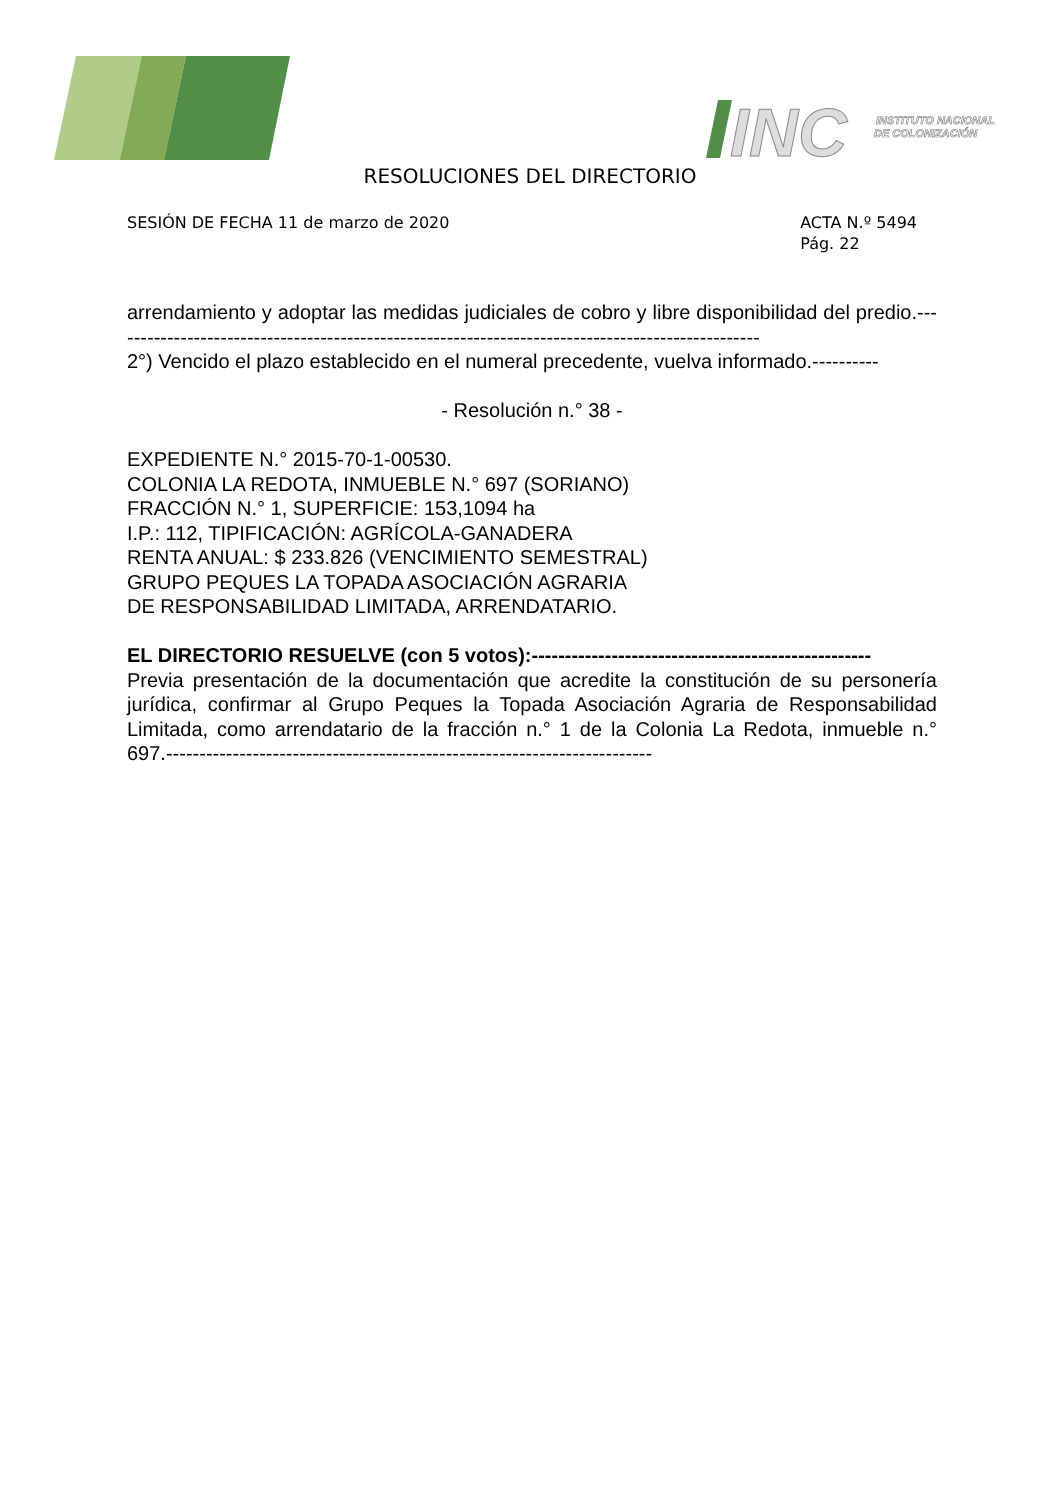INC
INSTITUTO NACIONAL
DE COLONIZACIÓN
RESOLUCIONES DEL DIRECTORIO
SESIÓN DE FECHA 11 de marzo de 2020
ACTA N.º 5494
Pág. 22
arrendamiento y adoptar las medidas judiciales de cobro y libre disponibilidad del predio.--------------------------------------------------------------------------------------------------
2°) Vencido el plazo establecido en el numeral precedente, vuelva informado.----------
- Resolución n.° 38 -
EXPEDIENTE N.° 2015-70-1-00530.
COLONIA LA REDOTA, INMUEBLE N.° 697 (SORIANO)
FRACCIÓN N.° 1, SUPERFICIE: 153,1094 ha
I.P.: 112, TIPIFICACIÓN: AGRÍCOLA-GANADERA
RENTA ANUAL: $ 233.826 (VENCIMIENTO SEMESTRAL)
GRUPO PEQUES LA TOPADA ASOCIACIÓN AGRARIA
DE RESPONSABILIDAD LIMITADA, ARRENDATARIO.
EL DIRECTORIO RESUELVE (con 5 votos):---------------------------------------------------
Previa presentación de la documentación que acredite la constitución de su personería jurídica, confirmar al Grupo Peques la Topada Asociación Agraria de Responsabilidad Limitada, como arrendatario de la fracción n.° 1 de la Colonia La Redota, inmueble n.° 697.-------------------------------------------------------------------------